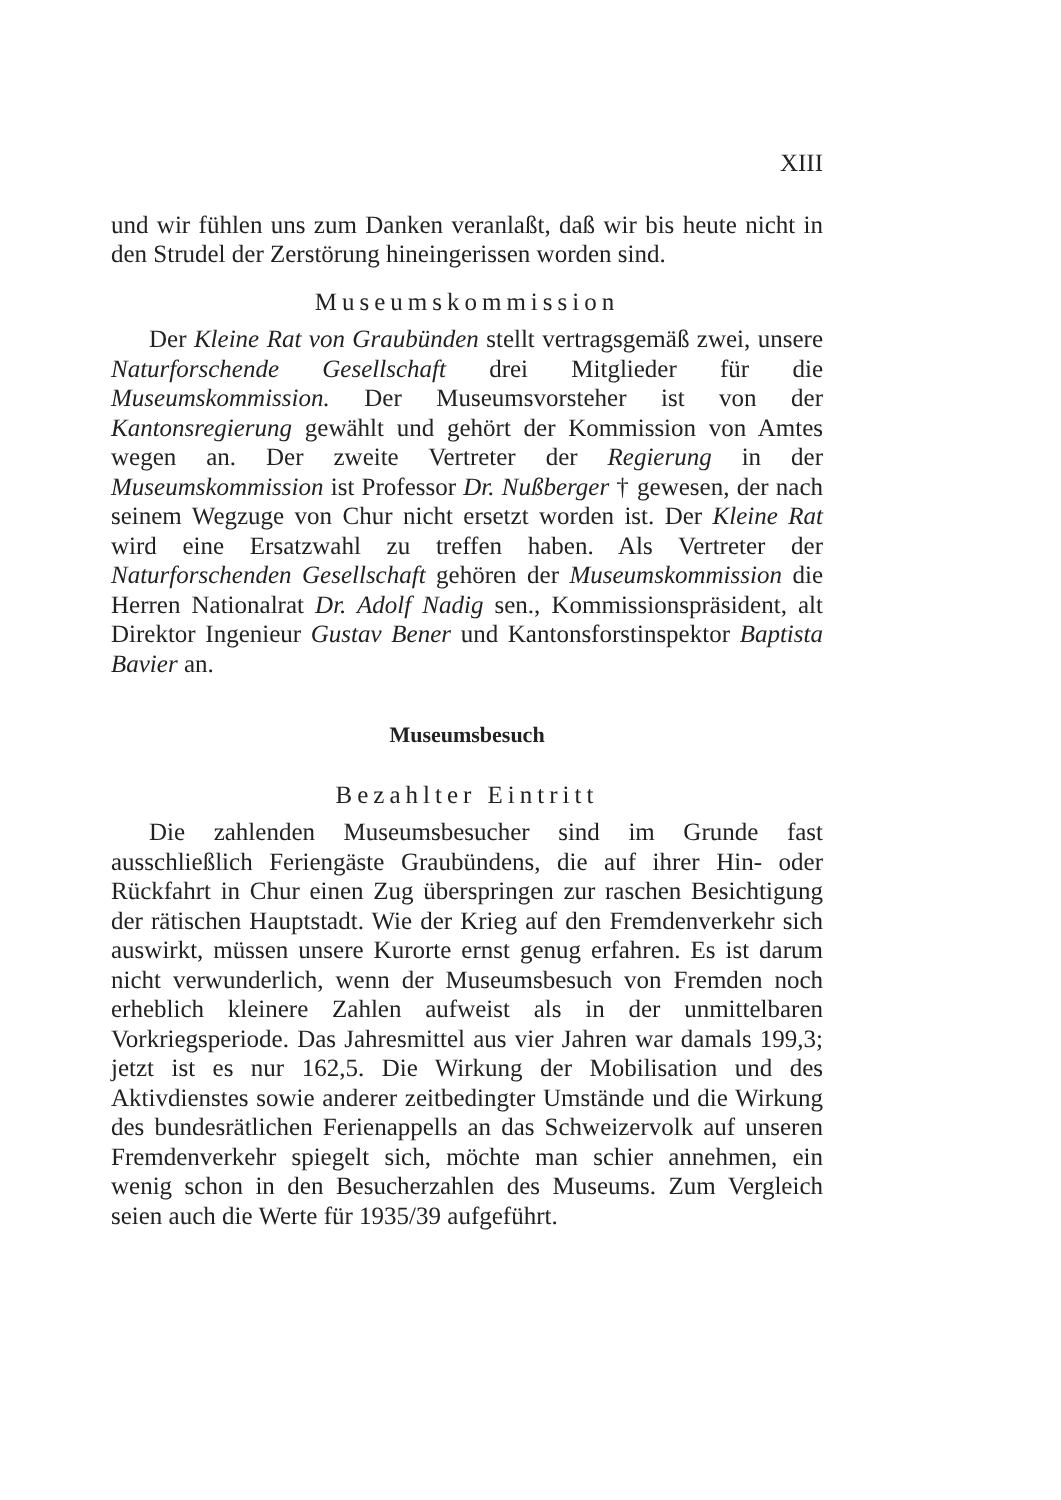XIII
und wir fühlen uns zum Danken veranlaßt, daß wir bis heute nicht in den Strudel der Zerstörung hineingerissen worden sind.
Museumskommission
Der Kleine Rat von Graubünden stellt vertragsgemäß zwei, unsere Naturforschende Gesellschaft drei Mitglieder für die Museumskommission. Der Museumsvorsteher ist von der Kantonsregierung gewählt und gehört der Kommission von Amtes wegen an. Der zweite Vertreter der Regierung in der Museumskommission ist Professor Dr. Nußberger † gewesen, der nach seinem Wegzuge von Chur nicht ersetzt worden ist. Der Kleine Rat wird eine Ersatzwahl zu treffen haben. Als Vertreter der Naturforschenden Gesellschaft gehören der Museumskommission die Herren Nationalrat Dr. Adolf Nadig sen., Kommissionspräsident, alt Direktor Ingenieur Gustav Bener und Kantonsforstinspektor Baptista Bavier an.
Museumsbesuch
Bezahlter Eintritt
Die zahlenden Museumsbesucher sind im Grunde fast ausschließlich Feriengäste Graubündens, die auf ihrer Hin- oder Rückfahrt in Chur einen Zug überspringen zur raschen Besichtigung der rätischen Hauptstadt. Wie der Krieg auf den Fremdenverkehr sich auswirkt, müssen unsere Kurorte ernst genug erfahren. Es ist darum nicht verwunderlich, wenn der Museumsbesuch von Fremden noch erheblich kleinere Zahlen aufweist als in der unmittelbaren Vorkriegsperiode. Das Jahresmittel aus vier Jahren war damals 199,3; jetzt ist es nur 162,5. Die Wirkung der Mobilisation und des Aktivdienstes sowie anderer zeitbedingter Umstände und die Wirkung des bundesrätlichen Ferienappells an das Schweizervolk auf unseren Fremdenverkehr spiegelt sich, möchte man schier annehmen, ein wenig schon in den Besucherzahlen des Museums. Zum Vergleich seien auch die Werte für 1935/39 aufgeführt.